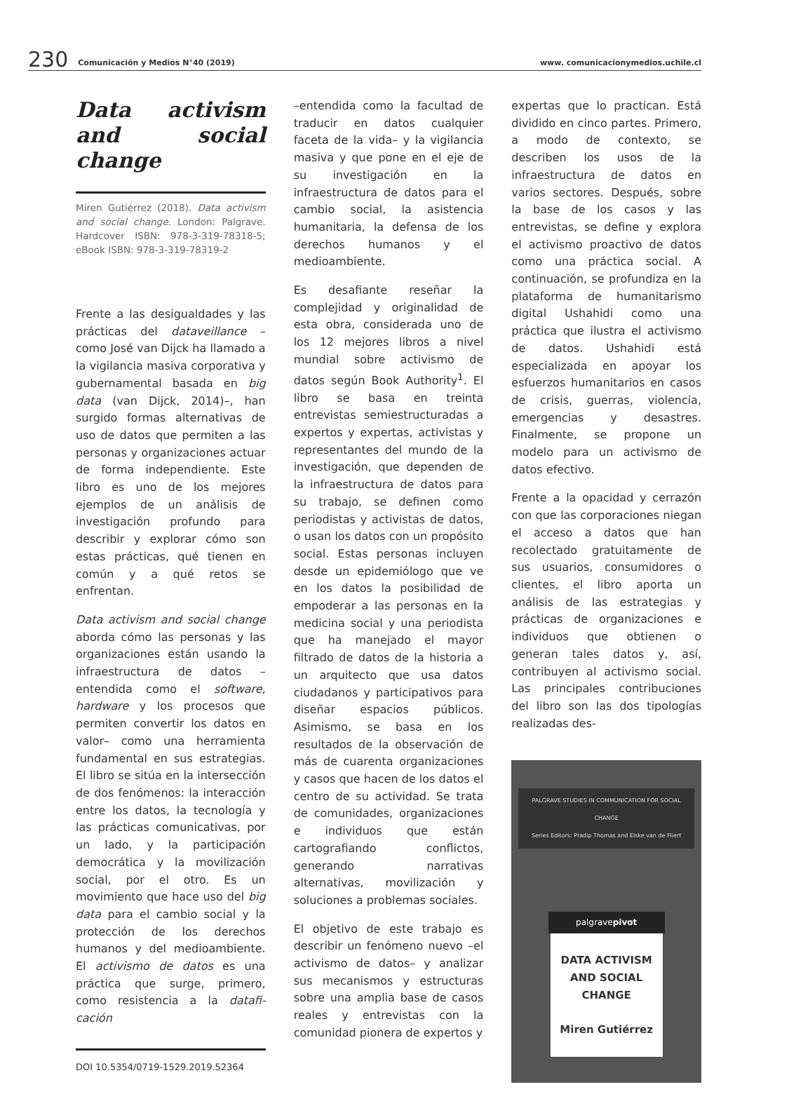230 Comunicación y Medios N°40 (2019) www. comunicacionymedios.uchile.cl
Data activism and social change
Miren Gutiérrez (2018). Data activism and social change. London: Palgrave. Hardcover ISBN: 978-3-319-78318-5; eBook ISBN: 978-3-319-78319-2
Frente a las desigualdades y las prácticas del dataveillance –como José van Dijck ha llamado a la vigilancia masiva corporativa y gubernamental basada en big data (van Dijck, 2014)–, han surgido formas alternativas de uso de datos que permiten a las personas y organizaciones actuar de forma independiente. Este libro es uno de los mejores ejemplos de un análisis de investigación profundo para describir y explorar cómo son estas prácticas, qué tienen en común y a qué retos se enfrentan.
Data activism and social change aborda cómo las personas y las organizaciones están usando la infraestructura de datos –entendida como el software, hardware y los procesos que permiten convertir los datos en valor– como una herramienta fundamental en sus estrategias. El libro se sitúa en la intersección de dos fenómenos: la interacción entre los datos, la tecnología y las prácticas comunicativas, por un lado, y la participación democrática y la movilización social, por el otro. Es un movimiento que hace uso del big data para el cambio social y la protección de los derechos humanos y del medioambiente. El activismo de datos es una práctica que surge, primero, como resistencia a la datafi­cación
DOI 10.5354/0719-1529.2019.52364
–entendida como la facultad de traducir en datos cualquier faceta de la vida– y la vigilancia masiva y que pone en el eje de su investigación en la infraestructura de datos para el cambio social, la asistencia humanitaria, la defensa de los derechos humanos y el medioambiente.
Es desafiante reseñar la complejidad y originalidad de esta obra, considerada uno de los 12 mejores libros a nivel mundial sobre activismo de datos según Book Authority<sup>1</sup>. El libro se basa en treinta entrevistas semiestructuradas a expertos y expertas, activistas y representantes del mundo de la investigación, que dependen de la infraestructura de datos para su trabajo, se definen como periodistas y activistas de datos, o usan los datos con un propósito social. Estas personas incluyen desde un epidemiólogo que ve en los datos la posibilidad de empoderar a las personas en la medicina social y una periodista que ha manejado el mayor filtrado de datos de la historia a un arquitecto que usa datos ciudadanos y participativos para diseñar espacios públicos. Asimismo, se basa en los resultados de la observación de más de cuarenta organizaciones y casos que hacen de los datos el centro de su actividad. Se trata de comunidades, organizaciones e individuos que están cartografiando conflictos, generando narrativas alternativas, movilización y soluciones a problemas sociales.
El objetivo de este trabajo es describir un fenómeno nuevo –el activismo de datos– y analizar sus mecanismos y estructuras sobre una amplia base de casos reales y entrevistas con la comunidad pionera de expertos y
expertas que lo practican. Está dividido en cinco partes. Primero, a modo de contexto, se describen los usos de la infraestructura de datos en varios sectores. Después, sobre la base de los casos y las entrevistas, se define y explora el activismo proactivo de datos como una práctica social. A continuación, se profundiza en la plataforma de humanitarismo digital Ushahidi como una práctica que ilustra el activismo de datos. Ushahidi está especializada en apoyar los esfuerzos humanitarios en casos de crisis, guerras, violencia, emergencias y desastres. Finalmente, se propone un modelo para un activismo de datos efectivo.
Frente a la opacidad y cerrazón con que las corporaciones niegan el acceso a datos que han recolectado gratuitamente de sus usuarios, consumidores o clientes, el libro aporta un análisis de las estrategias y prácticas de organizaciones e individuos que obtienen o generan tales datos y, así, contribuyen al activismo social. Las principales contribuciones del libro son las dos tipologías realizadas des-
PALGRAVE STUDIES IN COMMUNICATION FOR SOCIAL CHANGE
Series Editors: Pradip Thomas and Elske van de Fliert
palgravepivot
DATA ACTIVISM AND SOCIAL CHANGE
Miren Gutiérrez